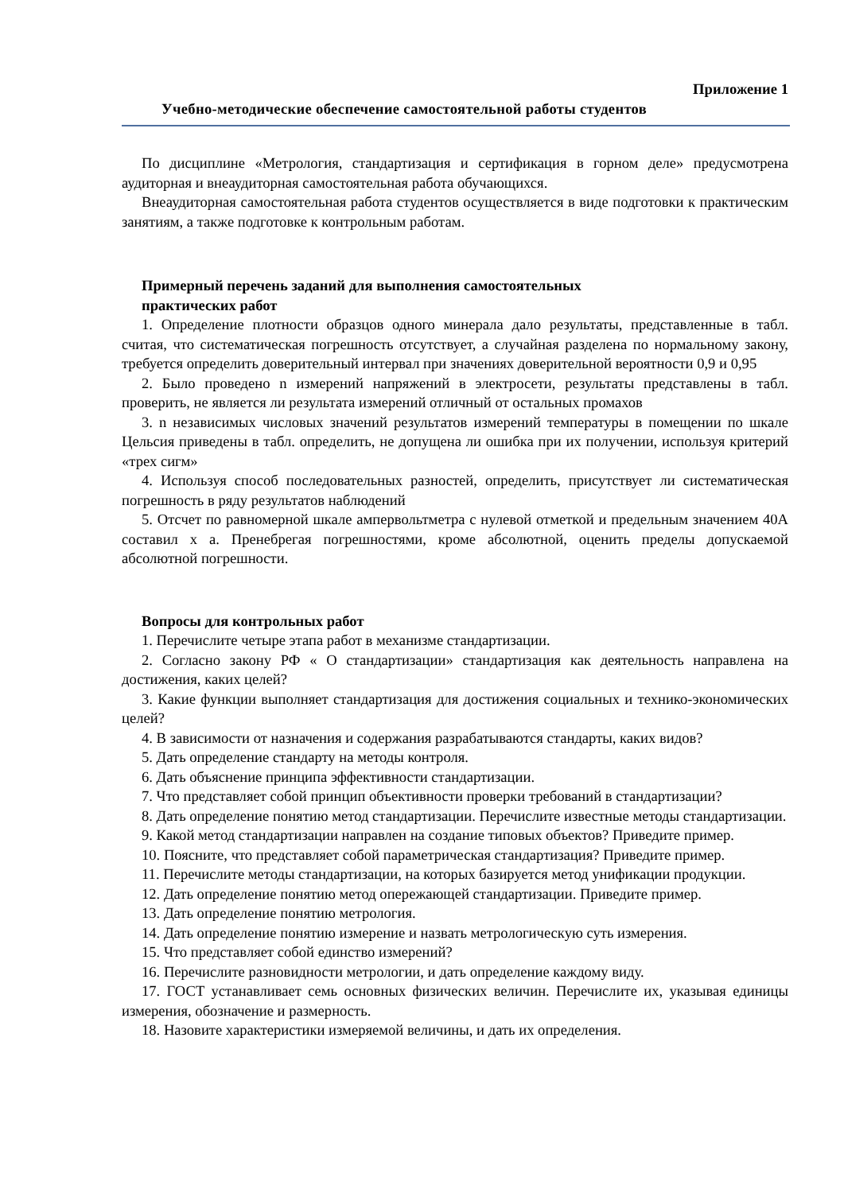Приложение 1
Учебно-методические обеспечение самостоятельной работы студентов
По дисциплине «Метрология, стандартизация и сертификация в горном деле» предусмотрена аудиторная и внеаудиторная самостоятельная работа обучающихся.
Внеаудиторная самостоятельная работа студентов осуществляется в виде подготовки к практическим занятиям, а также подготовке к контрольным работам.
Примерный перечень заданий для выполнения самостоятельных
практических работ
1. Определение плотности образцов одного минерала дало результаты, представленные в табл. считая, что систематическая погрешность отсутствует, а случайная разделена по нормальному закону, требуется определить доверительный интервал при значениях доверительной вероятности 0,9 и 0,95
2. Было проведено n измерений напряжений в электросети, результаты представлены в табл. проверить, не является ли результата измерений отличный от остальных промахов
3. n независимых числовых значений результатов измерений температуры в помещении по шкале Цельсия приведены в табл. определить, не допущена ли ошибка при их получении, используя критерий «трех сигм»
4. Используя способ последовательных разностей, определить, присутствует ли систематическая погрешность в ряду результатов наблюдений
5. Отсчет по равномерной шкале ампервольтметра с нулевой отметкой и предельным значением 40А составил x a. Пренебрегая погрешностями, кроме абсолютной, оценить пределы допускаемой абсолютной погрешности.
Вопросы для контрольных работ
1. Перечислите четыре этапа работ в механизме стандартизации.
2. Согласно закону РФ « О стандартизации» стандартизация как деятельность направлена на достижения, каких целей?
3. Какие функции выполняет стандартизация для достижения социальных и технико-экономических целей?
4. В зависимости от назначения и содержания разрабатываются стандарты, каких видов?
5. Дать определение стандарту на методы контроля.
6. Дать объяснение принципа эффективности стандартизации.
7. Что представляет собой принцип объективности проверки требований в стандартизации?
8. Дать определение понятию метод стандартизации. Перечислите известные методы стандартизации.
9. Какой метод стандартизации направлен на создание типовых объектов? Приведите пример.
10. Поясните, что представляет собой параметрическая стандартизация? Приведите пример.
11. Перечислите методы стандартизации, на которых базируется метод унификации продукции.
12. Дать определение понятию метод опережающей стандартизации. Приведите пример.
13. Дать определение понятию метрология.
14. Дать определение понятию измерение и назвать метрологическую суть измерения.
15. Что представляет собой единство измерений?
16. Перечислите разновидности метрологии, и дать определение каждому виду.
17. ГОСТ устанавливает семь основных физических величин. Перечислите их, указывая единицы измерения, обозначение и размерность.
18. Назовите характеристики измеряемой величины, и дать их определения.